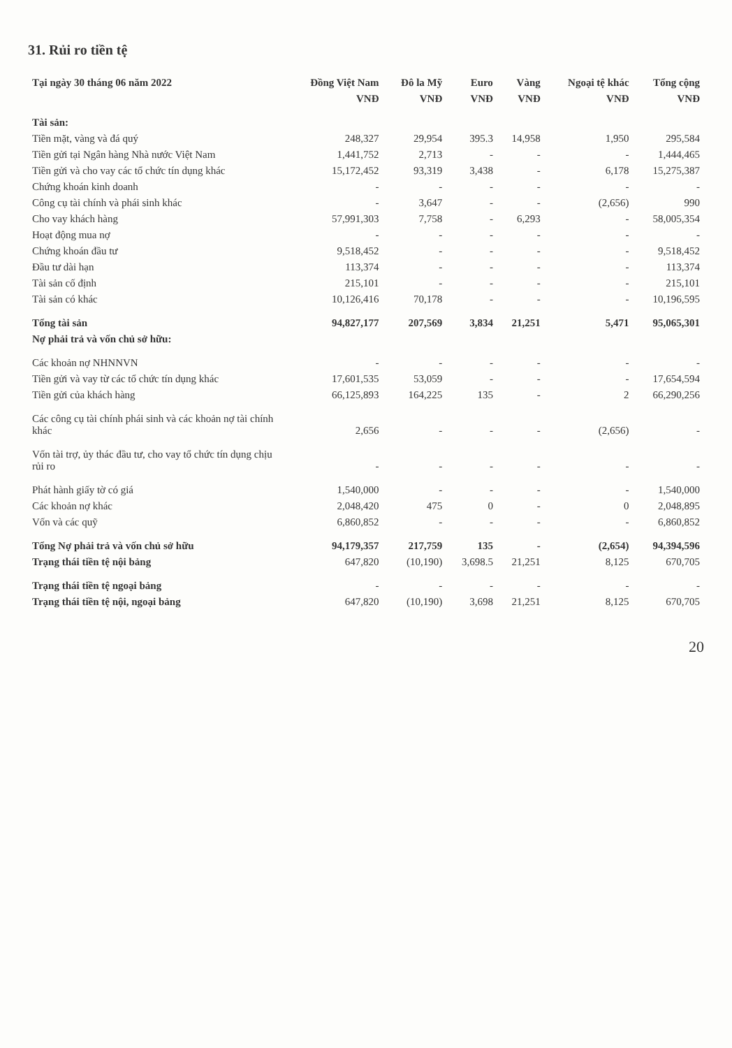31. Rủi ro tiền tệ
| Tại ngày 30 tháng 06 năm 2022 | Đồng Việt Nam | Đô la Mỹ | Euro | Vàng | Ngoại tệ khác | Tổng cộng |
| --- | --- | --- | --- | --- | --- | --- |
| | VNĐ | VNĐ | VNĐ | VNĐ | VNĐ | VNĐ |
| Tài sản: | | | | | | |
| Tiền mặt, vàng và đá quý | 248,327 | 29,954 | 395.3 | 14,958 | 1,950 | 295,584 |
| Tiền gửi tại Ngân hàng Nhà nước Việt Nam | 1,441,752 | 2,713 | - | - | - | 1,444,465 |
| Tiền gửi và cho vay các tổ chức tín dụng khác | 15,172,452 | 93,319 | 3,438 | - | 6,178 | 15,275,387 |
| Chứng khoán kinh doanh | - | - | - | - | - | - |
| Công cụ tài chính và phái sinh khác | - | 3,647 | - | - | (2,656) | 990 |
| Cho vay khách hàng | 57,991,303 | 7,758 | - | 6,293 | - | 58,005,354 |
| Hoạt động mua nợ | - | - | - | - | - | - |
| Chứng khoán đầu tư | 9,518,452 | - | - | - | - | 9,518,452 |
| Đầu tư dài hạn | 113,374 | - | - | - | - | 113,374 |
| Tài sản cố định | 215,101 | - | - | - | - | 215,101 |
| Tài sản có khác | 10,126,416 | 70,178 | - | - | - | 10,196,595 |
| Tổng tài sản | 94,827,177 | 207,569 | 3,834 | 21,251 | 5,471 | 95,065,301 |
| Nợ phải trả và vốn chủ sở hữu: | | | | | | |
| Các khoản nợ NHNNVN | - | - | - | - | - | - |
| Tiền gửi và vay từ các tổ chức tín dụng khác | 17,601,535 | 53,059 | - | - | - | 17,654,594 |
| Tiền gửi của khách hàng | 66,125,893 | 164,225 | 135 | - | 2 | 66,290,256 |
| Các công cụ tài chính phái sinh và các khoản nợ tài chính khác | 2,656 | - | - | - | (2,656) | - |
| Vốn tài trợ, ủy thác đầu tư, cho vay tổ chức tín dụng chịu rủi ro | - | - | - | - | - | - |
| Phát hành giấy tờ có giá | 1,540,000 | - | - | - | - | 1,540,000 |
| Các khoản nợ khác | 2,048,420 | 475 | 0 | - | 0 | 2,048,895 |
| Vốn và các quỹ | 6,860,852 | - | - | - | - | 6,860,852 |
| Tổng Nợ phải trả và vốn chủ sở hữu | 94,179,357 | 217,759 | 135 | - | (2,654) | 94,394,596 |
| Trạng thái tiền tệ nội bảng | 647,820 | (10,190) | 3,698.5 | 21,251 | 8,125 | 670,705 |
| Trạng thái tiền tệ ngoại bảng | - | - | - | - | - | - |
| Trạng thái tiền tệ nội, ngoại bảng | 647,820 | (10,190) | 3,698 | 21,251 | 8,125 | 670,705 |
20